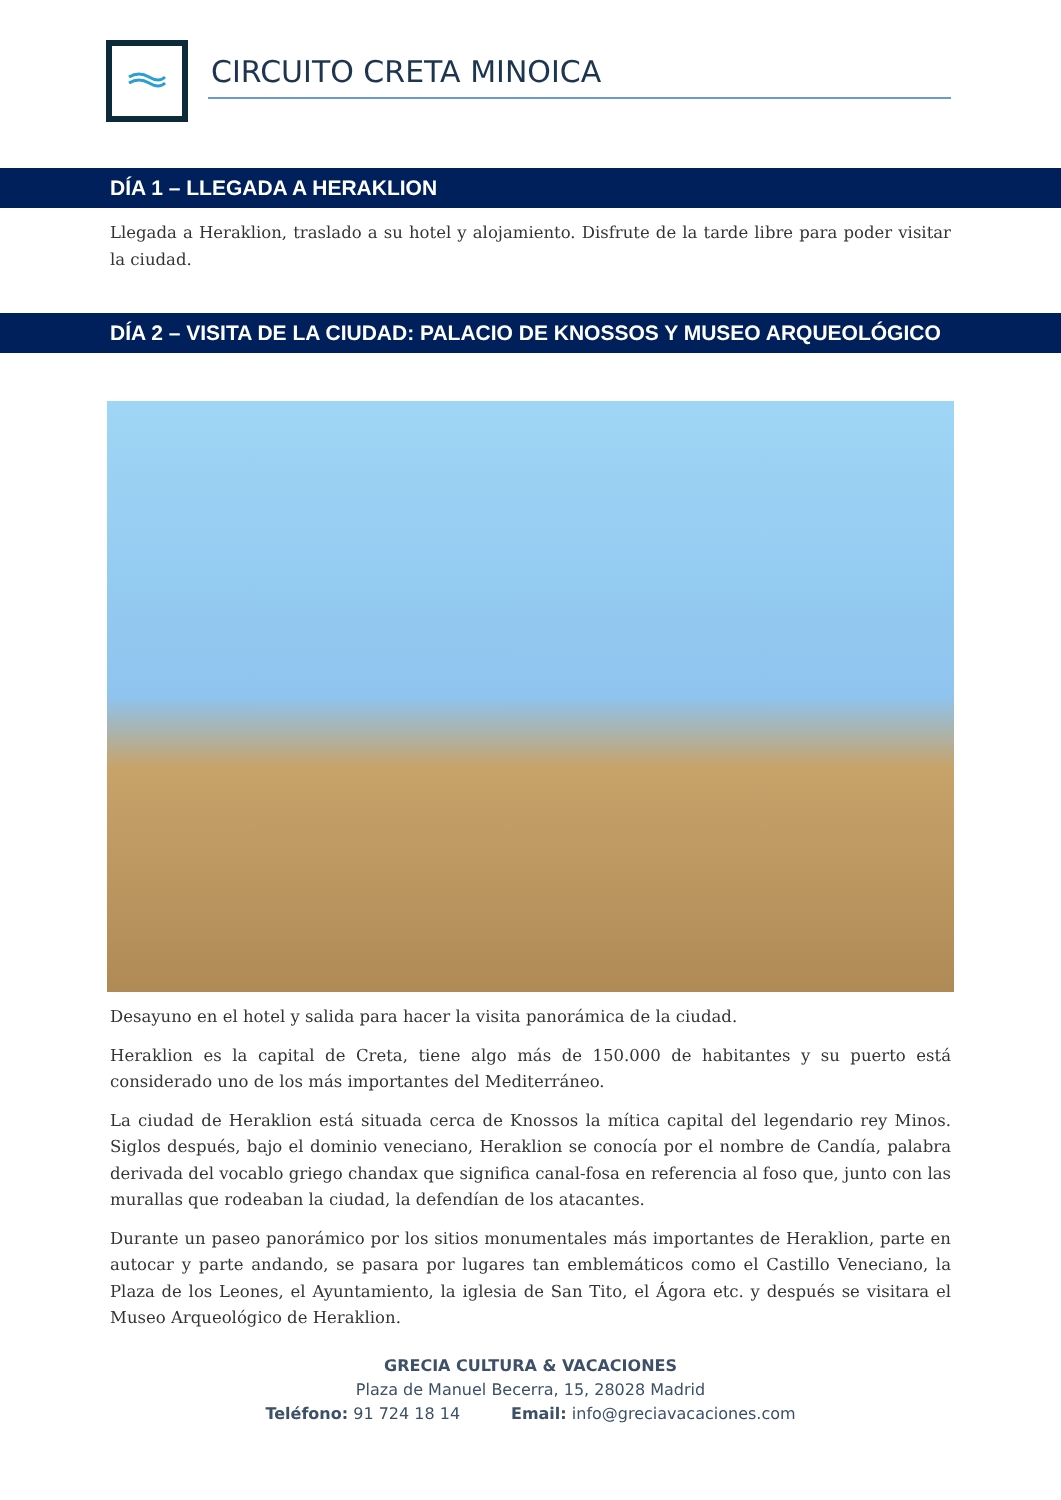CIRCUITO CRETA MINOICA
DÍA 1 – LLEGADA A HERAKLION
Llegada a Heraklion, traslado a su hotel y alojamiento. Disfrute de la tarde libre para poder visitar la ciudad.
DÍA 2 – VISITA DE LA CIUDAD: PALACIO DE KNOSSOS Y MUSEO ARQUEOLÓGICO
Desayuno en el hotel y salida para hacer la visita panorámica de la ciudad.
Heraklion es la capital de Creta, tiene algo más de 150.000 de habitantes y su puerto está considerado uno de los más importantes del Mediterráneo.
La ciudad de Heraklion está situada cerca de Knossos la mítica capital del legendario rey Minos. Siglos después, bajo el dominio veneciano, Heraklion se conocía por el nombre de Candía, palabra derivada del vocablo griego chandax que significa canal-fosa en referencia al foso que, junto con las murallas que rodeaban la ciudad, la defendían de los atacantes.
Durante un paseo panorámico por los sitios monumentales más importantes de Heraklion, parte en autocar y parte andando, se pasara por lugares tan emblemáticos como el Castillo Veneciano, la Plaza de los Leones, el Ayuntamiento, la iglesia de San Tito, el Ágora etc. y después se visitara el Museo Arqueológico de Heraklion.
GRECIA CULTURA & VACACIONES
Plaza de Manuel Becerra, 15, 28028 Madrid
Teléfono: 91 724 18 14 Email: info@greciavacaciones.com